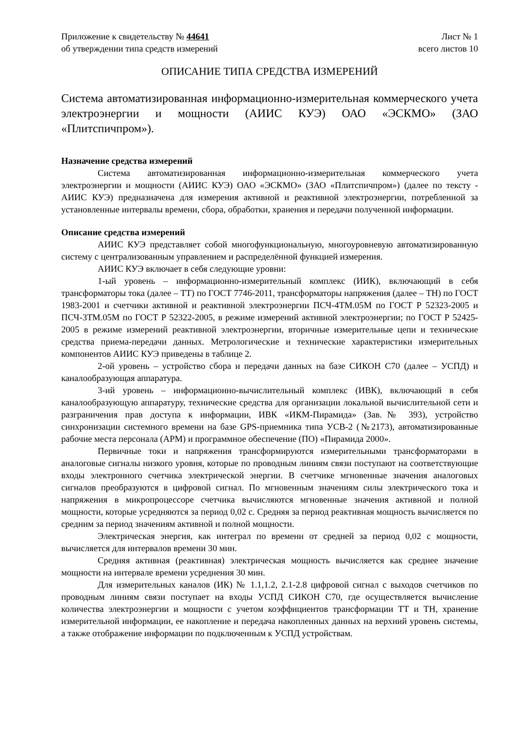Приложение к свидетельству № 44641
об утверждении типа средств измерений
Лист № 1
всего листов 10
ОПИСАНИЕ ТИПА СРЕДСТВА ИЗМЕРЕНИЙ
Система автоматизированная информационно-измерительная коммерческого учета электроэнергии и мощности (АИИС КУЭ) ОАО «ЭСКМО» (ЗАО «Плитспичпром»).
Назначение средства измерений
Система автоматизированная информационно-измерительная коммерческого учета электроэнергии и мощности (АИИС КУЭ) ОАО «ЭСКМО» (ЗАО «Плитспичпром») (далее по тексту - АИИС КУЭ) предназначена для измерения активной и реактивной электроэнергии, потребленной за установленные интервалы времени, сбора, обработки, хранения и передачи полученной информации.
Описание средства измерений
АИИС КУЭ представляет собой многофункциональную, многоуровневую автоматизированную систему с централизованным управлением и распределённой функцией измерения.
АИИС КУЭ включает в себя следующие уровни:
1-ый уровень – информационно-измерительный комплекс (ИИК), включающий в себя трансформаторы тока (далее – ТТ) по ГОСТ 7746-2011, трансформаторы напряжения (далее – ТН) по ГОСТ 1983-2001 и счетчики активной и реактивной электроэнергии ПСЧ-4ТМ.05М по ГОСТ Р 52323-2005 и ПСЧ-3ТМ.05М по ГОСТ Р 52322-2005, в режиме измерений активной электроэнергии; по ГОСТ Р 52425-2005 в режиме измерений реактивной электроэнергии, вторичные измерительные цепи и технические средства приема-передачи данных. Метрологические и технические характеристики измерительных компонентов АИИС КУЭ приведены в таблице 2.
2-ой уровень – устройство сбора и передачи данных на базе СИКОН С70 (далее – УСПД) и каналообразующая аппаратура.
3-ий уровень – информационно-вычислительный комплекс (ИВК), включающий в себя каналообразующую аппаратуру, технические средства для организации локальной вычислительной сети и разграничения прав доступа к информации, ИВК «ИКМ-Пирамида» (Зав.№ 393), устройство синхронизации системного времени на базе GPS-приемника типа УСВ-2 (№2173), автоматизированные рабочие места персонала (АРМ) и программное обеспечение (ПО) «Пирамида 2000».
Первичные токи и напряжения трансформируются измерительными трансформаторами в аналоговые сигналы низкого уровня, которые по проводным линиям связи поступают на соответствующие входы электронного счетчика электрической энергии. В счетчике мгновенные значения аналоговых сигналов преобразуются в цифровой сигнал. По мгновенным значениям силы электрического тока и напряжения в микропроцессоре счетчика вычисляются мгновенные значения активной и полной мощности, которые усредняются за период 0,02 с. Средняя за период реактивная мощность вычисляется по средним за период значениям активной и полной мощности.
Электрическая энергия, как интеграл по времени от средней за период 0,02 с мощности, вычисляется для интервалов времени 30 мин.
Средняя активная (реактивная) электрическая мощность вычисляется как среднее значение мощности на интервале времени усреднения 30 мин.
Для измерительных каналов (ИК) № 1.1,1.2, 2.1-2.8 цифровой сигнал с выходов счетчиков по проводным линиям связи поступает на входы УСПД СИКОН С70, где осуществляется вычисление количества электроэнергии и мощности с учетом коэффициентов трансформации ТТ и ТН, хранение измерительной информации, ее накопление и передача накопленных данных на верхний уровень системы, а также отображение информации по подключенным к УСПД устройствам.